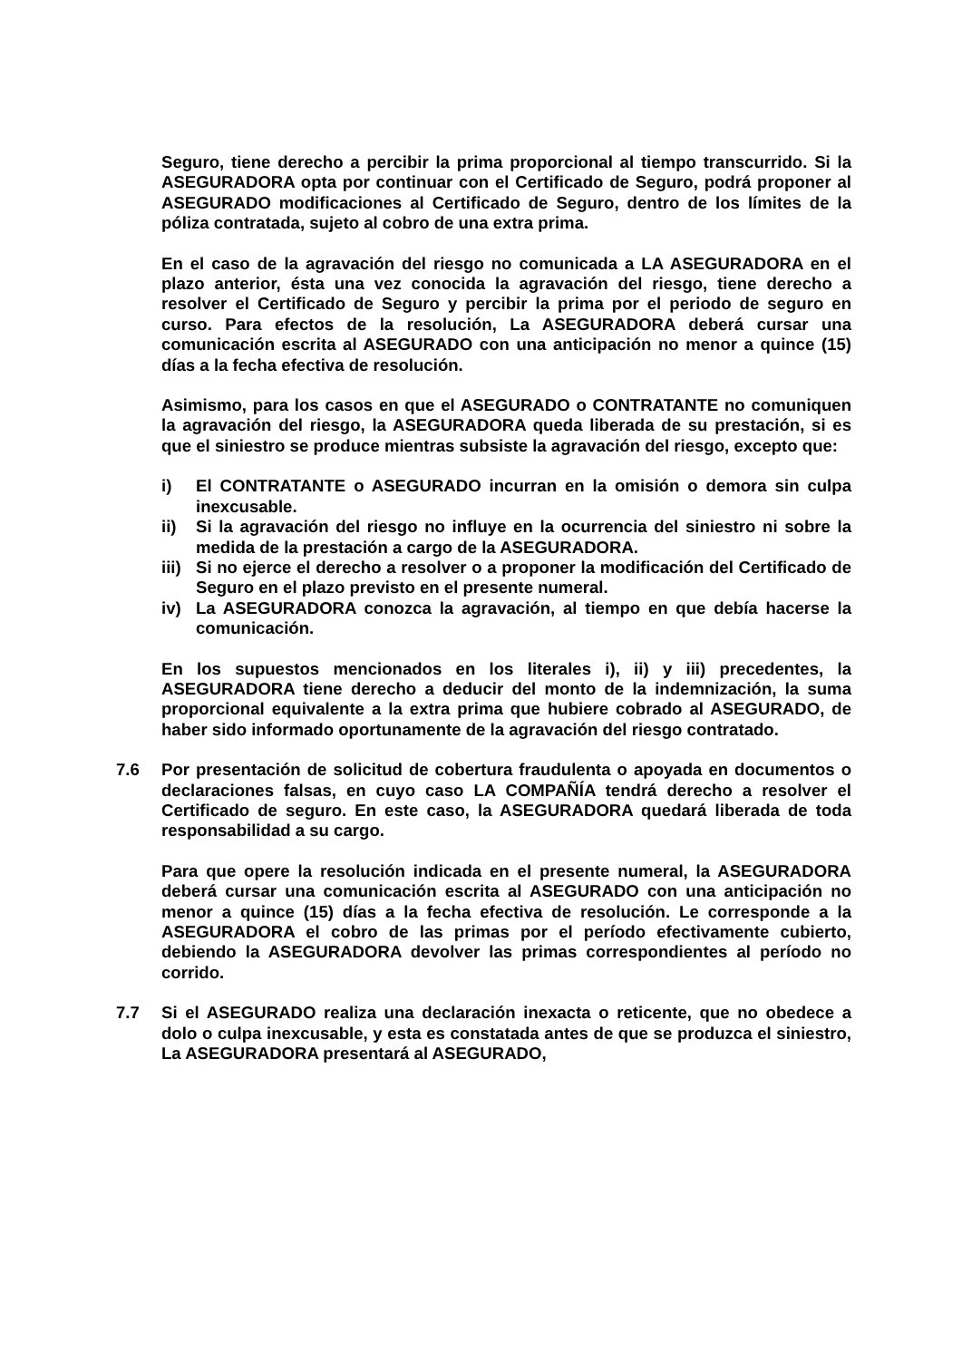Seguro, tiene derecho a percibir la prima proporcional al tiempo transcurrido. Si la ASEGURADORA opta por continuar con el Certificado de Seguro, podrá proponer al ASEGURADO modificaciones al Certificado de Seguro, dentro de los límites de la póliza contratada, sujeto al cobro de una extra prima.
En el caso de la agravación del riesgo no comunicada a LA ASEGURADORA en el plazo anterior, ésta una vez conocida la agravación del riesgo, tiene derecho a resolver el Certificado de Seguro y percibir la prima por el periodo de seguro en curso. Para efectos de la resolución, La ASEGURADORA deberá cursar una comunicación escrita al ASEGURADO con una anticipación no menor a quince (15) días a la fecha efectiva de resolución.
Asimismo, para los casos en que el ASEGURADO o CONTRATANTE no comuniquen la agravación del riesgo, la ASEGURADORA queda liberada de su prestación, si es que el siniestro se produce mientras subsiste la agravación del riesgo, excepto que:
i) El CONTRATANTE o ASEGURADO incurran en la omisión o demora sin culpa inexcusable.
ii) Si la agravación del riesgo no influye en la ocurrencia del siniestro ni sobre la medida de la prestación a cargo de la ASEGURADORA.
iii) Si no ejerce el derecho a resolver o a proponer la modificación del Certificado de Seguro en el plazo previsto en el presente numeral.
iv) La ASEGURADORA conozca la agravación, al tiempo en que debía hacerse la comunicación.
En los supuestos mencionados en los literales i), ii) y iii) precedentes, la ASEGURADORA tiene derecho a deducir del monto de la indemnización, la suma proporcional equivalente a la extra prima que hubiere cobrado al ASEGURADO, de haber sido informado oportunamente de la agravación del riesgo contratado.
7.6 Por presentación de solicitud de cobertura fraudulenta o apoyada en documentos o declaraciones falsas, en cuyo caso LA COMPAÑÍA tendrá derecho a resolver el Certificado de seguro. En este caso, la ASEGURADORA quedará liberada de toda responsabilidad a su cargo.
Para que opere la resolución indicada en el presente numeral, la ASEGURADORA deberá cursar una comunicación escrita al ASEGURADO con una anticipación no menor a quince (15) días a la fecha efectiva de resolución. Le corresponde a la ASEGURADORA el cobro de las primas por el período efectivamente cubierto, debiendo la ASEGURADORA devolver las primas correspondientes al período no corrido.
7.7 Si el ASEGURADO realiza una declaración inexacta o reticente, que no obedece a dolo o culpa inexcusable, y esta es constatada antes de que se produzca el siniestro, La ASEGURADORA presentará al ASEGURADO,